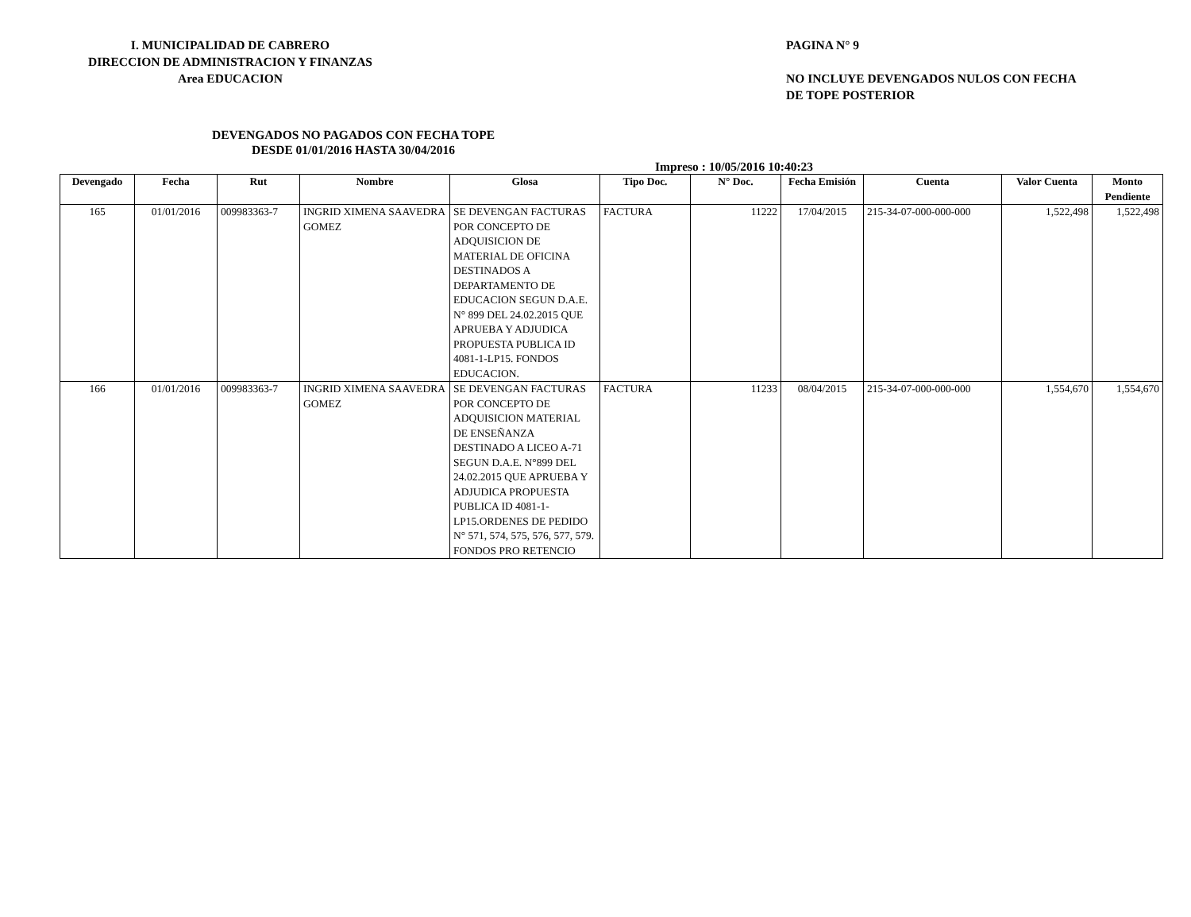I. MUNICIPALIDAD DE CABRERO
DIRECCION DE ADMINISTRACION Y FINANZAS
Area EDUCACION
PAGINA N° 9
NO INCLUYE DEVENGADOS NULOS CON FECHA
DE TOPE POSTERIOR
DEVENGADOS NO PAGADOS CON FECHA TOPE
DESDE 01/01/2016 HASTA 30/04/2016
Impreso : 10/05/2016 10:40:23
| Devengado | Fecha | Rut | Nombre | Glosa | Tipo Doc. | N° Doc. | Fecha Emisión | Cuenta | Valor Cuenta | Monto Pendiente |
| --- | --- | --- | --- | --- | --- | --- | --- | --- | --- | --- |
| 165 | 01/01/2016 | 009983363-7 | INGRID XIMENA SAAVEDRA GOMEZ | SE DEVENGAN FACTURAS POR CONCEPTO DE ADQUISICION DE MATERIAL DE OFICINA DESTINADOS A DEPARTAMENTO DE EDUCACION SEGUN D.A.E. N° 899 DEL 24.02.2015 QUE APRUEBA Y ADJUDICA PROPUESTA PUBLICA ID 4081-1-LP15. FONDOS EDUCACION. | FACTURA | 11222 | 17/04/2015 | 215-34-07-000-000-000 | 1,522,498 | 1,522,498 |
| 166 | 01/01/2016 | 009983363-7 | INGRID XIMENA SAAVEDRA GOMEZ | SE DEVENGAN FACTURAS POR CONCEPTO DE ADQUISICION MATERIAL DE ENSEÑANZA DESTINADO A LICEO A-71 SEGUN D.A.E. N°899 DEL 24.02.2015 QUE APRUEBA Y ADJUDICA PROPUESTA PUBLICA ID 4081-1-LP15.ORDENES DE PEDIDO N° 571, 574, 575, 576, 577, 579. FONDOS PRO RETENCIO | FACTURA | 11233 | 08/04/2015 | 215-34-07-000-000-000 | 1,554,670 | 1,554,670 |